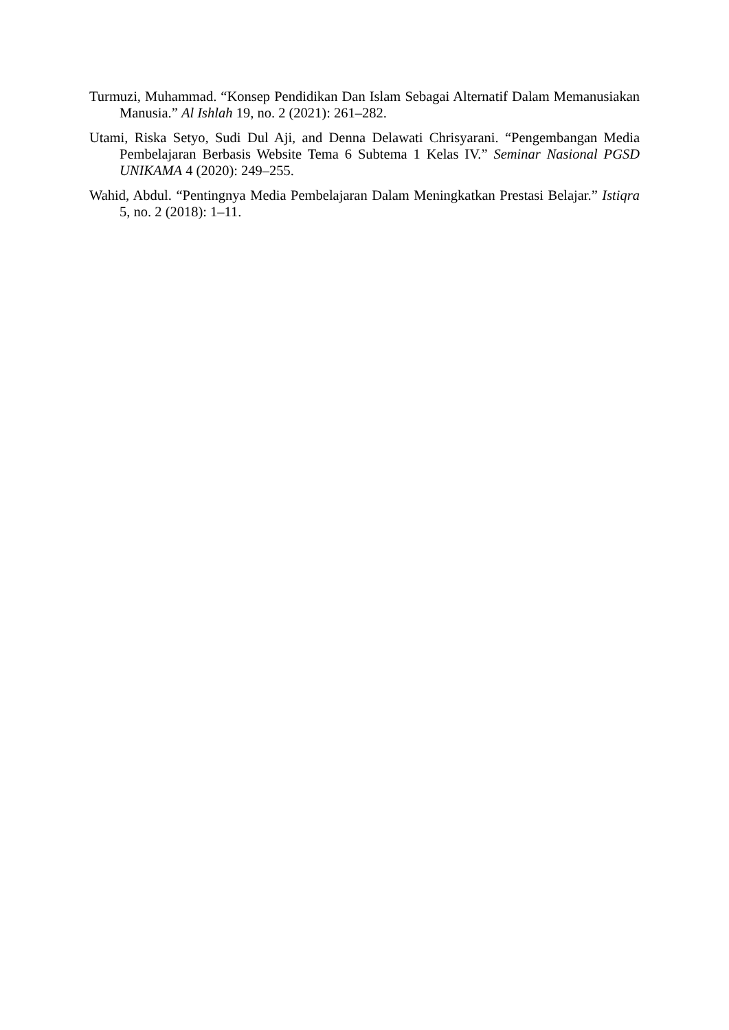Turmuzi, Muhammad. “Konsep Pendidikan Dan Islam Sebagai Alternatif Dalam Memanusiakan Manusia.” Al Ishlah 19, no. 2 (2021): 261–282.
Utami, Riska Setyo, Sudi Dul Aji, and Denna Delawati Chrisyarani. “Pengembangan Media Pembelajaran Berbasis Website Tema 6 Subtema 1 Kelas IV.” Seminar Nasional PGSD UNIKAMA 4 (2020): 249–255.
Wahid, Abdul. “Pentingnya Media Pembelajaran Dalam Meningkatkan Prestasi Belajar.” Istiqra 5, no. 2 (2018): 1–11.